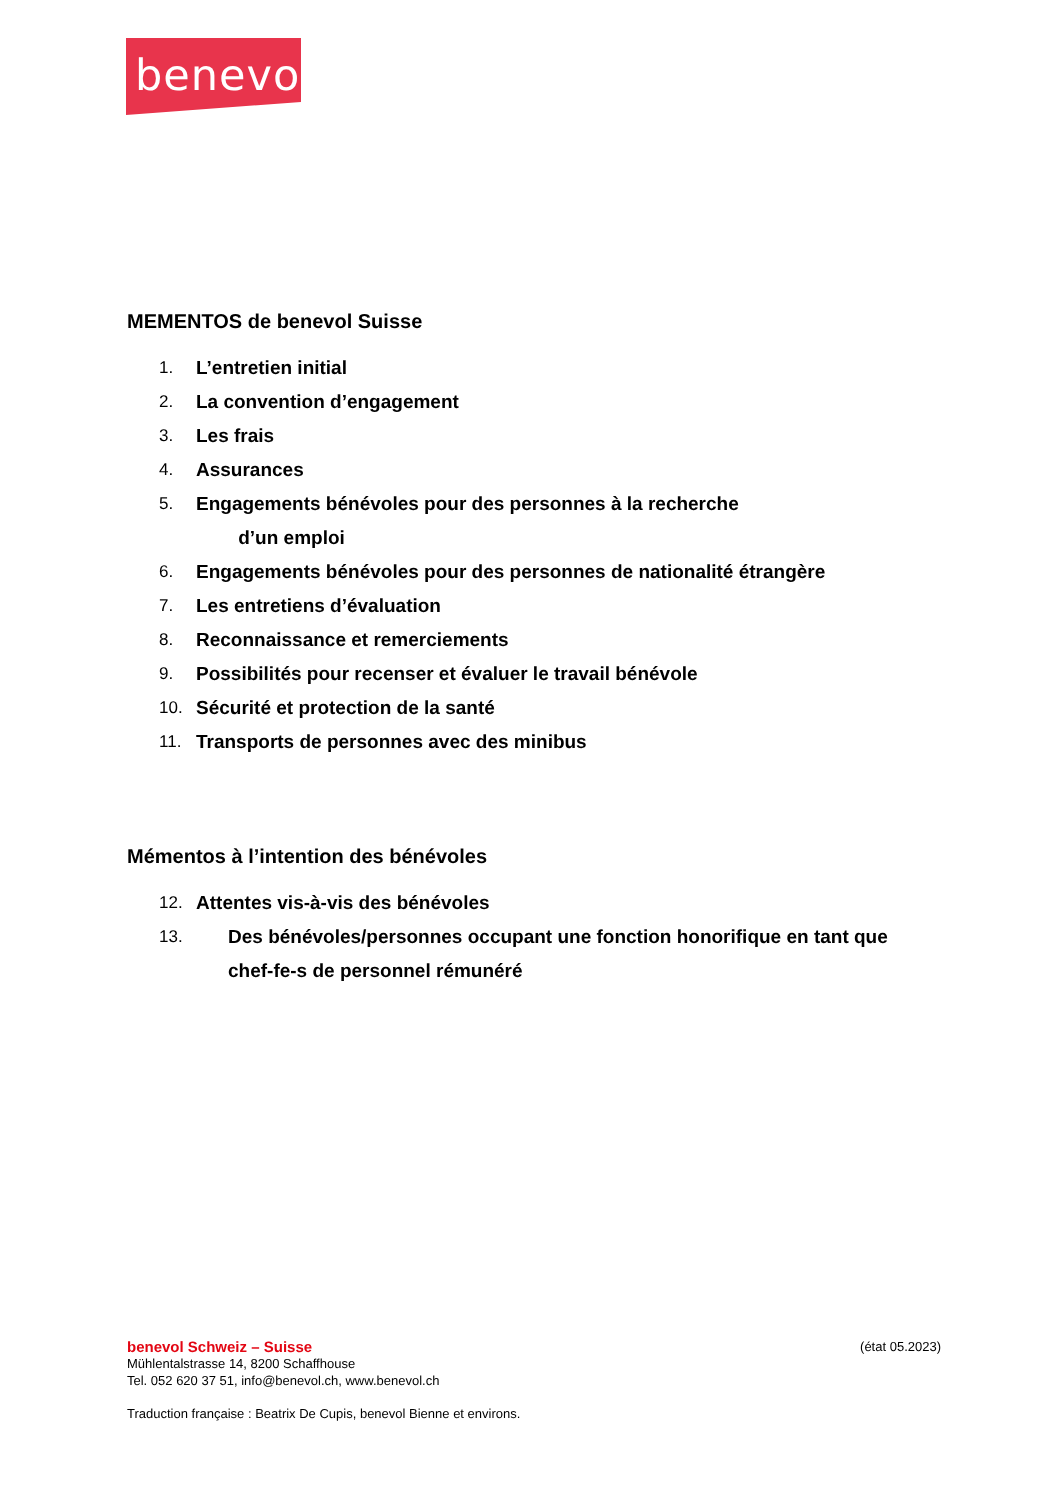benevol
MEMENTOS de benevol Suisse
1. L’entretien initial
2. La convention d’engagement
3. Les frais
4. Assurances
5. Engagements bénévoles pour des personnes à la recherche
d’un emploi
6. Engagements bénévoles pour des personnes de nationalité étrangère
7. Les entretiens d’évaluation
8. Reconnaissance et remerciements
9. Possibilités pour recenser et évaluer le travail bénévole
10. Sécurité et protection de la santé
11. Transports de personnes avec des minibus
Mémentos à l’intention des bénévoles
12. Attentes vis-à-vis des bénévoles
13. Des bénévoles/personnes occupant une fonction honorifique en tant que
chef-fe-s de personnel rémunéré
benevol Schweiz – Suisse (état 05.2023)
Mühlentalstrasse 14, 8200 Schaffhouse
Tel. 052 620 37 51, info@benevol.ch, www.benevol.ch
Traduction française : Beatrix De Cupis, benevol Bienne et environs.